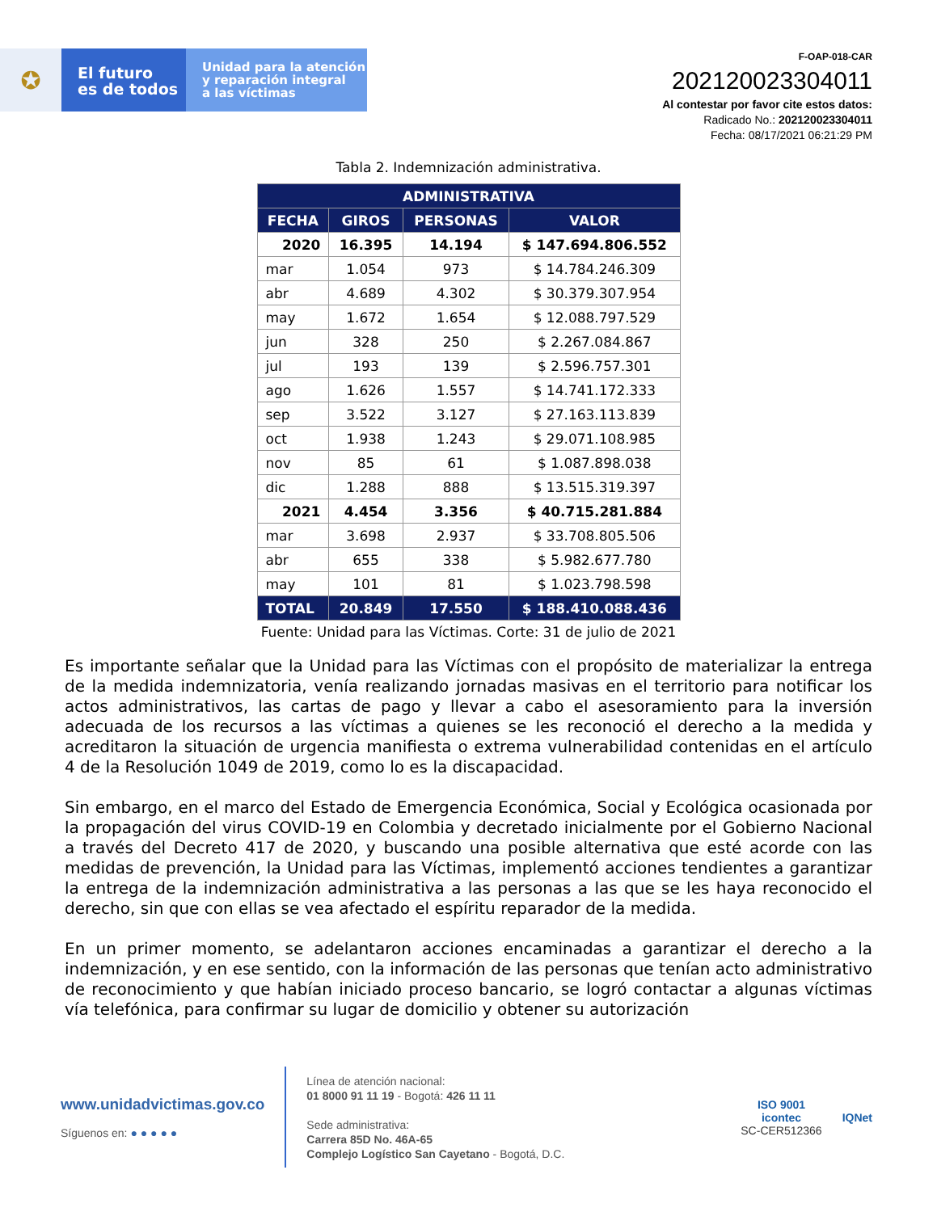✪
El futuro
es de todos
Unidad para la atención
y reparación integral
a las víctimas
F-OAP-018-CAR
202120023304011
Al contestar por favor cite estos datos:
Radicado No.: 202120023304011
Fecha: 08/17/2021 06:21:29 PM
Tabla 2. Indemnización administrativa.
| ADMINISTRATIVA | | | |
| --- | --- | --- | --- |
| FECHA | GIROS | PERSONAS | VALOR |
| 2020 | 16.395 | 14.194 | $ 147.694.806.552 |
| mar | 1.054 | 973 | $ 14.784.246.309 |
| abr | 4.689 | 4.302 | $ 30.379.307.954 |
| may | 1.672 | 1.654 | $ 12.088.797.529 |
| jun | 328 | 250 | $ 2.267.084.867 |
| jul | 193 | 139 | $ 2.596.757.301 |
| ago | 1.626 | 1.557 | $ 14.741.172.333 |
| sep | 3.522 | 3.127 | $ 27.163.113.839 |
| oct | 1.938 | 1.243 | $ 29.071.108.985 |
| nov | 85 | 61 | $ 1.087.898.038 |
| dic | 1.288 | 888 | $ 13.515.319.397 |
| 2021 | 4.454 | 3.356 | $ 40.715.281.884 |
| mar | 3.698 | 2.937 | $ 33.708.805.506 |
| abr | 655 | 338 | $ 5.982.677.780 |
| may | 101 | 81 | $ 1.023.798.598 |
| TOTAL | 20.849 | 17.550 | $ 188.410.088.436 |
Fuente: Unidad para las Víctimas. Corte: 31 de julio de 2021
Es importante señalar que la Unidad para las Víctimas con el propósito de materializar la entrega de la medida indemnizatoria, venía realizando jornadas masivas en el territorio para notificar los actos administrativos, las cartas de pago y llevar a cabo el asesoramiento para la inversión adecuada de los recursos a las víctimas a quienes se les reconoció el derecho a la medida y acreditaron la situación de urgencia manifiesta o extrema vulnerabilidad contenidas en el artículo 4 de la Resolución 1049 de 2019, como lo es la discapacidad.
Sin embargo, en el marco del Estado de Emergencia Económica, Social y Ecológica ocasionada por la propagación del virus COVID-19 en Colombia y decretado inicialmente por el Gobierno Nacional a través del Decreto 417 de 2020, y buscando una posible alternativa que esté acorde con las medidas de prevención, la Unidad para las Víctimas, implementó acciones tendientes a garantizar la entrega de la indemnización administrativa a las personas a las que se les haya reconocido el derecho, sin que con ellas se vea afectado el espíritu reparador de la medida.
En un primer momento, se adelantaron acciones encaminadas a garantizar el derecho a la indemnización, y en ese sentido, con la información de las personas que tenían acto administrativo de reconocimiento y que habían iniciado proceso bancario, se logró contactar a algunas víctimas vía telefónica, para confirmar su lugar de domicilio y obtener su autorización
www.unidadvictimas.gov.co
Síguenos en: ● ● ● ● ●
Línea de atención nacional:
01 8000 91 11 19 - Bogotá: 426 11 11
Sede administrativa:
Carrera 85D No. 46A-65
Complejo Logístico San Cayetano - Bogotá, D.C.
ISO 9001
icontec
SC-CER512366
IQNet